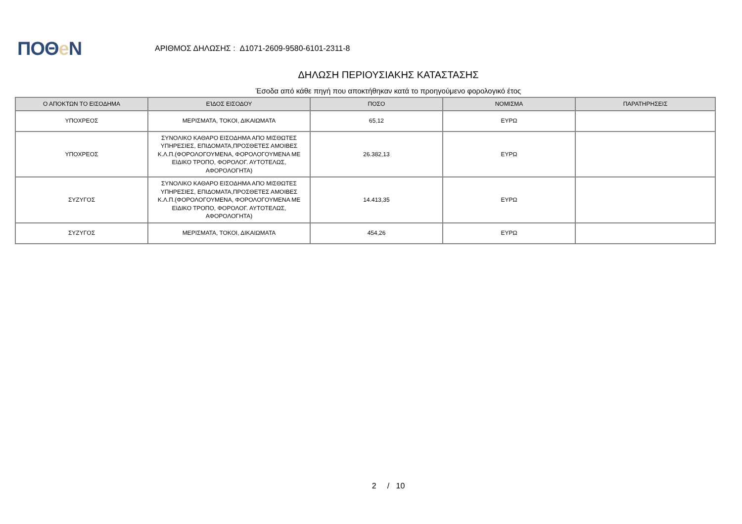ΠΟΘe Ν
ΑΡΙΘΜΟΣ ΔΗΛΩΣΗΣ : Δ1071-2609-9580-6101-2311-8
ΔΗΛΩΣΗ ΠΕΡΙΟΥΣΙΑΚΗΣ ΚΑΤΑΣΤΑΣΗΣ
Έσοδα από κάθε πηγή που αποκτήθηκαν κατά το προηγούμενο φορολογικό έτος
| Ο ΑΠΟΚΤΩΝ ΤΟ ΕΙΣΟΔΗΜΑ | ΕΊΔΟΣ ΕΙΣΟΔΟΥ | ΠΟΣΟ | ΝΟΜΙΣΜΑ | ΠΑΡΑΤΗΡΗΣΕΙΣ |
| --- | --- | --- | --- | --- |
| ΥΠΟΧΡΕΟΣ | ΜΕΡΙΣΜΑΤΑ, ΤΟΚΟΙ, ΔΙΚΑΙΩΜΑΤΑ | 65,12 | ΕΥΡΩ | |
| ΥΠΟΧΡΕΟΣ | ΣΥΝΟΛΙΚΟ ΚΑΘΑΡΟ ΕΙΣΟΔΗΜΑ ΑΠΟ ΜΙΣΘΩΤΕΣ ΥΠΗΡΕΣΙΕΣ, ΕΠΙΔΟΜΑΤΑ,ΠΡΟΣΘΕΤΕΣ ΑΜΟΙΒΕΣ Κ.Λ.Π.(ΦΟΡΟΛΟΓΟΥΜΕΝΑ, ΦΟΡΟΛΟΓΟΥΜΕΝΑ ΜΕ ΕΙΔΙΚΟ ΤΡΟΠΟ, ΦΟΡΟΛΟΓ. ΑΥΤΟΤΕΛΩΣ, ΑΦΟΡΟΛΟΓΗΤΑ) | 26.382,13 | ΕΥΡΩ | |
| ΣΥΖΥΓΟΣ | ΣΥΝΟΛΙΚΟ ΚΑΘΑΡΟ ΕΙΣΟΔΗΜΑ ΑΠΟ ΜΙΣΘΩΤΕΣ ΥΠΗΡΕΣΙΕΣ, ΕΠΙΔΟΜΑΤΑ,ΠΡΟΣΘΕΤΕΣ ΑΜΟΙΒΕΣ Κ.Λ.Π.(ΦΟΡΟΛΟΓΟΥΜΕΝΑ, ΦΟΡΟΛΟΓΟΥΜΕΝΑ ΜΕ ΕΙΔΙΚΟ ΤΡΟΠΟ, ΦΟΡΟΛΟΓ. ΑΥΤΟΤΕΛΩΣ, ΑΦΟΡΟΛΟΓΗΤΑ) | 14.413,35 | ΕΥΡΩ | |
| ΣΥΖΥΓΟΣ | ΜΕΡΙΣΜΑΤΑ, ΤΟΚΟΙ, ΔΙΚΑΙΩΜΑΤΑ | 454,26 | ΕΥΡΩ | |
2 / 10